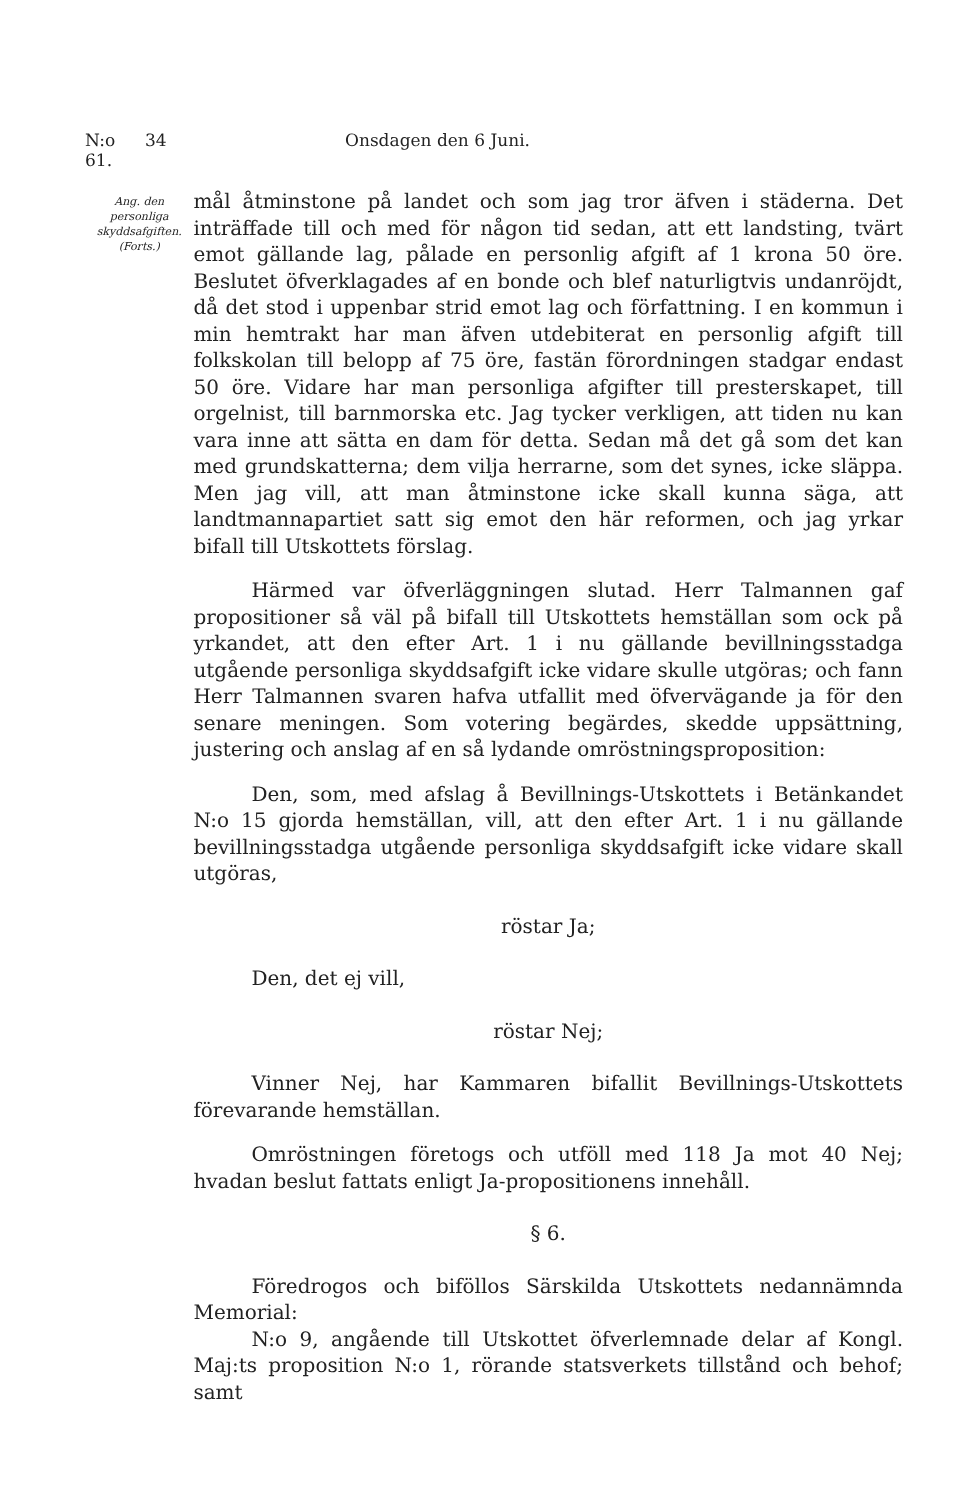N:o 61. 34 Onsdagen den 6 Juni.
Ang. den personliga skyddsafgiften.
(Forts.)
mål åtminstone på landet och som jag tror äfven i städerna. Det inträffade till och med för någon tid sedan, att ett landsting, tvärt emot gällande lag, pålade en personlig afgift af 1 krona 50 öre. Beslutet öfverklagades af en bonde och blef naturligtvis undanröjdt, då det stod i uppenbar strid emot lag och författning. I en kommun i min hemtrakt har man äfven utdebiterat en personlig afgift till folkskolan till belopp af 75 öre, fastän förordningen stadgar endast 50 öre. Vidare har man personliga afgifter till presterskapet, till orgelnist, till barnmorska etc. Jag tycker verkligen, att tiden nu kan vara inne att sätta en dam för detta. Sedan må det gå som det kan med grundskatterna; dem vilja herrarne, som det synes, icke släppa. Men jag vill, att man åtminstone icke skall kunna säga, att landtmannapartiet satt sig emot den här reformen, och jag yrkar bifall till Utskottets förslag.
Härmed var öfverläggningen slutad. Herr Talmannen gaf propositioner så väl på bifall till Utskottets hemställan som ock på yrkandet, att den efter Art. 1 i nu gällande bevillningsstadga utgående personliga skyddsafgift icke vidare skulle utgöras; och fann Herr Talmannen svaren hafva utfallit med öfvervägande ja för den senare meningen. Som votering begärdes, skedde uppsättning, justering och anslag af en så lydande omröstningsproposition:
Den, som, med afslag å Bevillnings-Utskottets i Betänkandet N:o 15 gjorda hemställan, vill, att den efter Art. 1 i nu gällande bevillningsstadga utgående personliga skyddsafgift icke vidare skall utgöras,
röstar Ja;
Den, det ej vill,
röstar Nej;
Vinner Nej, har Kammaren bifallit Bevillnings-Utskottets förevarande hemställan.
Omröstningen företogs och utföll med 118 Ja mot 40 Nej; hvadan beslut fattats enligt Ja-propositionens innehåll.
§ 6.
Föredrogos och biföllos Särskilda Utskottets nedannämnda Memorial:
N:o 9, angående till Utskottet öfverlemnade delar af Kongl. Maj:ts proposition N:o 1, rörande statsverkets tillstånd och behof; samt